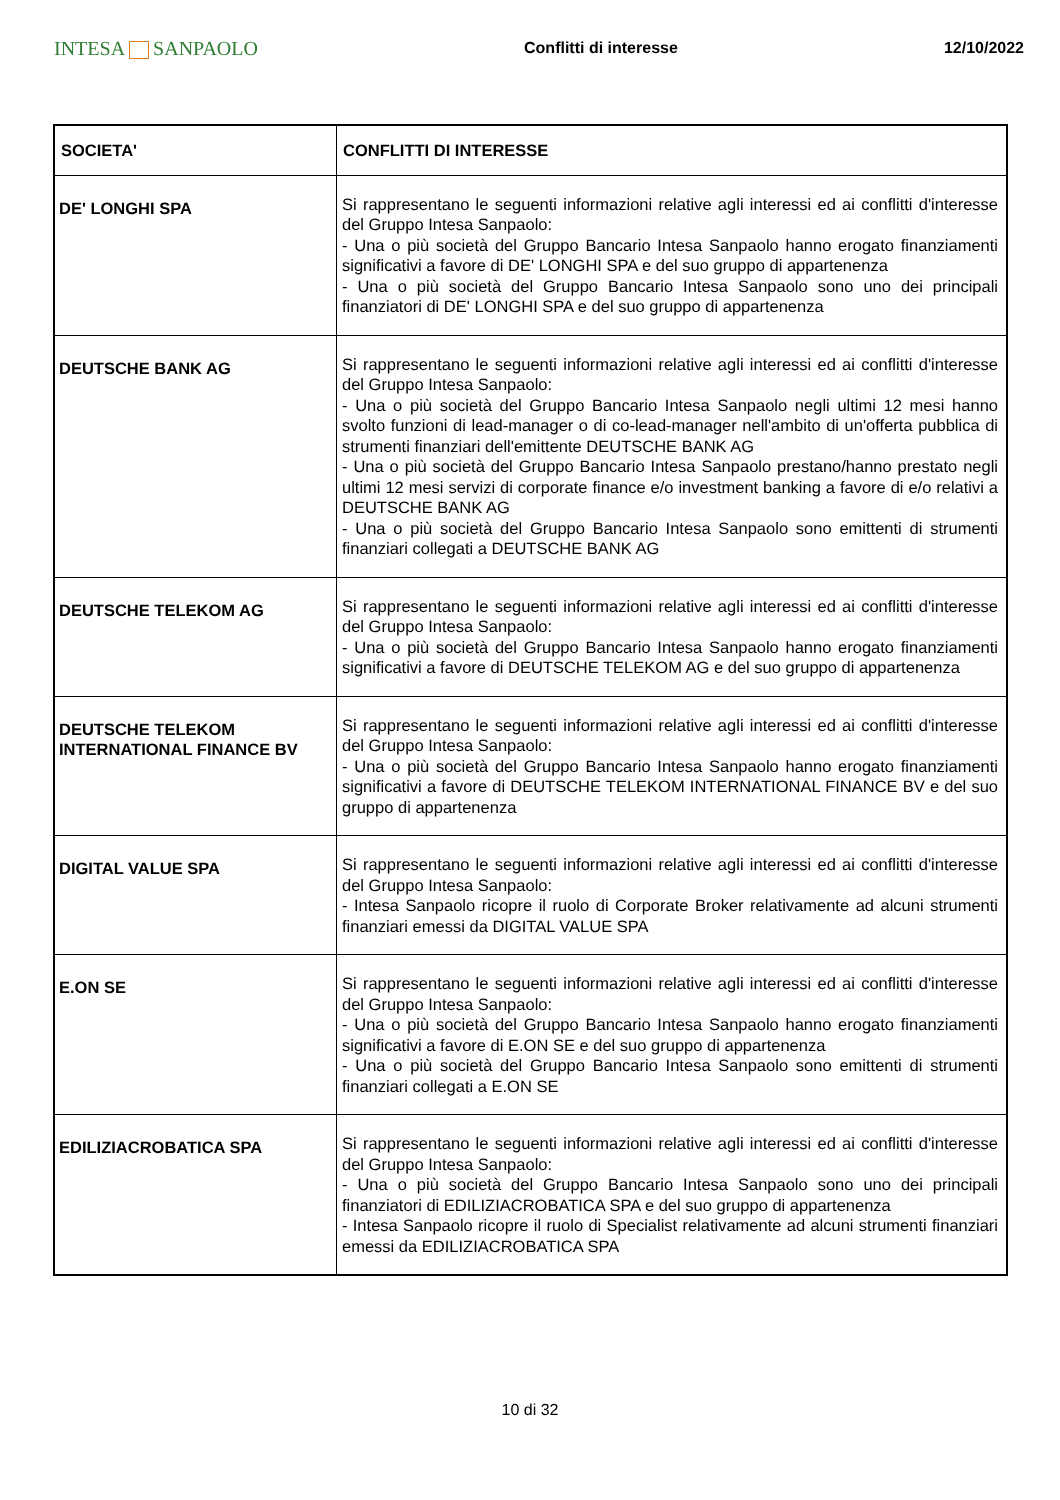INTESA SANPAOLO
Conflitti di interesse 12/10/2022
| SOCIETA' | CONFLITTI DI INTERESSE |
| --- | --- |
| DE' LONGHI SPA | Si rappresentano le seguenti informazioni relative agli interessi ed ai conflitti d'interesse del Gruppo Intesa Sanpaolo: - Una o più società del Gruppo Bancario Intesa Sanpaolo hanno erogato finanziamenti significativi a favore di DE' LONGHI SPA e del suo gruppo di appartenenza - Una o più società del Gruppo Bancario Intesa Sanpaolo sono uno dei principali finanziatori di DE' LONGHI SPA e del suo gruppo di appartenenza |
| DEUTSCHE BANK AG | Si rappresentano le seguenti informazioni relative agli interessi ed ai conflitti d'interesse del Gruppo Intesa Sanpaolo: - Una o più società del Gruppo Bancario Intesa Sanpaolo negli ultimi 12 mesi hanno svolto funzioni di lead-manager o di co-lead-manager nell'ambito di un'offerta pubblica di strumenti finanziari dell'emittente DEUTSCHE BANK AG - Una o più società del Gruppo Bancario Intesa Sanpaolo prestano/hanno prestato negli ultimi 12 mesi servizi di corporate finance e/o investment banking a favore di e/o relativi a DEUTSCHE BANK AG - Una o più società del Gruppo Bancario Intesa Sanpaolo sono emittenti di strumenti finanziari collegati a DEUTSCHE BANK AG |
| DEUTSCHE TELEKOM AG | Si rappresentano le seguenti informazioni relative agli interessi ed ai conflitti d'interesse del Gruppo Intesa Sanpaolo: - Una o più società del Gruppo Bancario Intesa Sanpaolo hanno erogato finanziamenti significativi a favore di DEUTSCHE TELEKOM AG e del suo gruppo di appartenenza |
| DEUTSCHE TELEKOM INTERNATIONAL FINANCE BV | Si rappresentano le seguenti informazioni relative agli interessi ed ai conflitti d'interesse del Gruppo Intesa Sanpaolo: - Una o più società del Gruppo Bancario Intesa Sanpaolo hanno erogato finanziamenti significativi a favore di DEUTSCHE TELEKOM INTERNATIONAL FINANCE BV e del suo gruppo di appartenenza |
| DIGITAL VALUE SPA | Si rappresentano le seguenti informazioni relative agli interessi ed ai conflitti d'interesse del Gruppo Intesa Sanpaolo: - Intesa Sanpaolo ricopre il ruolo di Corporate Broker relativamente ad alcuni strumenti finanziari emessi da DIGITAL VALUE SPA |
| E.ON SE | Si rappresentano le seguenti informazioni relative agli interessi ed ai conflitti d'interesse del Gruppo Intesa Sanpaolo: - Una o più società del Gruppo Bancario Intesa Sanpaolo hanno erogato finanziamenti significativi a favore di E.ON SE e del suo gruppo di appartenenza - Una o più società del Gruppo Bancario Intesa Sanpaolo sono emittenti di strumenti finanziari collegati a E.ON SE |
| EDILIZIACROBATICA SPA | Si rappresentano le seguenti informazioni relative agli interessi ed ai conflitti d'interesse del Gruppo Intesa Sanpaolo: - Una o più società del Gruppo Bancario Intesa Sanpaolo sono uno dei principali finanziatori di EDILIZIACROBATICA SPA e del suo gruppo di appartenenza - Intesa Sanpaolo ricopre il ruolo di Specialist relativamente ad alcuni strumenti finanziari emessi da EDILIZIACROBATICA SPA |
10 di 32